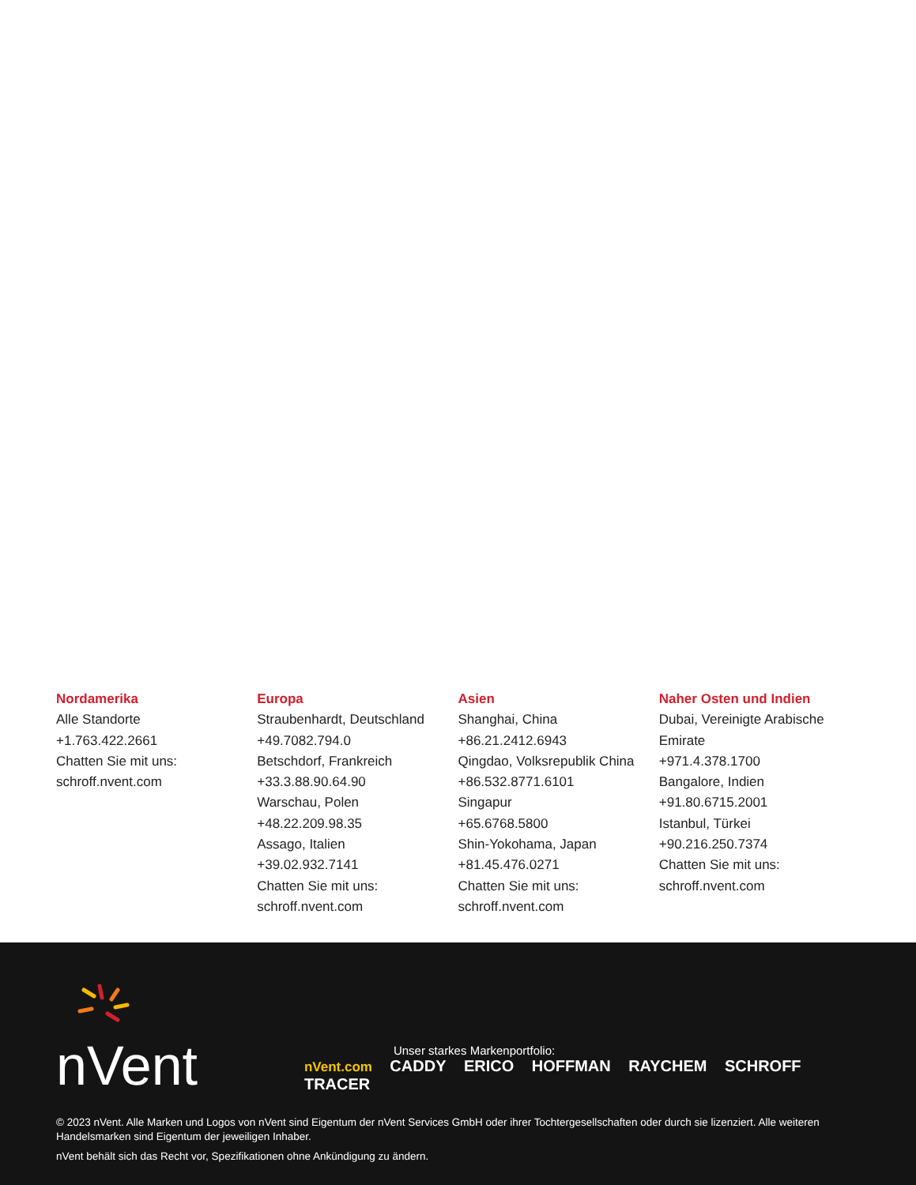Nordamerika
Alle Standorte
+1.763.422.2661
Chatten Sie mit uns:
schroff.nvent.com
Europa
Straubenhardt, Deutschland
+49.7082.794.0
Betschdorf, Frankreich
+33.3.88.90.64.90
Warschau, Polen
+48.22.209.98.35
Assago, Italien
+39.02.932.7141
Chatten Sie mit uns:
schroff.nvent.com
Asien
Shanghai, China
+86.21.2412.6943
Qingdao, Volksrepublik China
+86.532.8771.6101
Singapur
+65.6768.5800
Shin-Yokohama, Japan
+81.45.476.0271
Chatten Sie mit uns:
schroff.nvent.com
Naher Osten und Indien
Dubai, Vereinigte Arabische Emirate
+971.4.378.1700
Bangalore, Indien
+91.80.6715.2001
Istanbul, Türkei
+90.216.250.7374
Chatten Sie mit uns:
schroff.nvent.com
nVent
Unser starkes Markenportfolio:
nVent.com CADDY ERICO HOFFMAN RAYCHEM SCHROFF TRACER
© 2023 nVent. Alle Marken und Logos von nVent sind Eigentum der nVent Services GmbH oder ihrer Tochtergesellschaften oder durch sie lizenziert. Alle weiteren Handelsmarken sind Eigentum der jeweiligen Inhaber.
nVent behält sich das Recht vor, Spezifikationen ohne Ankündigung zu ändern.